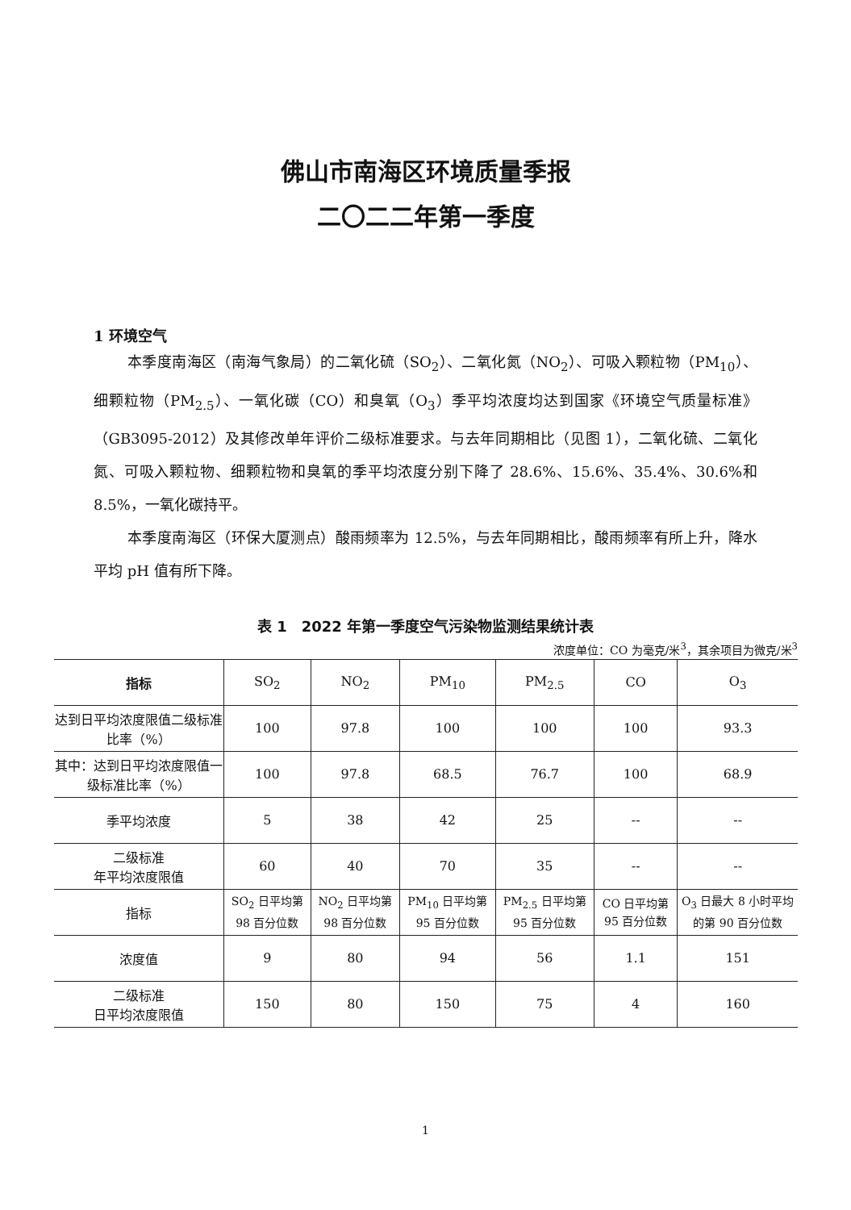佛山市南海区环境质量季报
二〇二二年第一季度
1 环境空气
本季度南海区（南海气象局）的二氧化硫（SO<sub>2</sub>）、二氧化氮（NO<sub>2</sub>）、可吸入颗粒物（PM<sub>10</sub>）、细颗粒物（PM<sub>2.5</sub>）、一氧化碳（CO）和臭氧（O<sub>3</sub>）季平均浓度均达到国家《环境空气质量标准》（GB3095-2012）及其修改单年评价二级标准要求。与去年同期相比（见图 1），二氧化硫、二氧化氮、可吸入颗粒物、细颗粒物和臭氧的季平均浓度分别下降了 28.6%、15.6%、35.4%、30.6%和 8.5%，一氧化碳持平。
本季度南海区（环保大厦测点）酸雨频率为 12.5%，与去年同期相比，酸雨频率有所上升，降水平均 pH 值有所下降。
表 1　2022 年第一季度空气污染物监测结果统计表
浓度单位：CO 为毫克/米<sup>3</sup>，其余项目为微克/米<sup>3</sup>
| 指标 | SO<sub>2</sub> | NO<sub>2</sub> | PM<sub>10</sub> | PM<sub>2.5</sub> | CO | O<sub>3</sub> |
| --- | --- | --- | --- | --- | --- | --- |
| 达到日平均浓度限值二级标准比率（%） | 100 | 97.8 | 100 | 100 | 100 | 93.3 |
| 其中：达到日平均浓度限值一级标准比率（%） | 100 | 97.8 | 68.5 | 76.7 | 100 | 68.9 |
| 季平均浓度 | 5 | 38 | 42 | 25 | -- | -- |
| 二级标准 年平均浓度限值 | 60 | 40 | 70 | 35 | -- | -- |
| 指标 | SO<sub>2</sub> 日平均第 98 百分位数 | NO<sub>2</sub> 日平均第 98 百分位数 | PM<sub>10</sub> 日平均第 95 百分位数 | PM<sub>2.5</sub> 日平均第 95 百分位数 | CO 日平均第 95 百分位数 | O<sub>3</sub> 日最大 8 小时平均的第 90 百分位数 |
| 浓度值 | 9 | 80 | 94 | 56 | 1.1 | 151 |
| 二级标准 日平均浓度限值 | 150 | 80 | 150 | 75 | 4 | 160 |
1